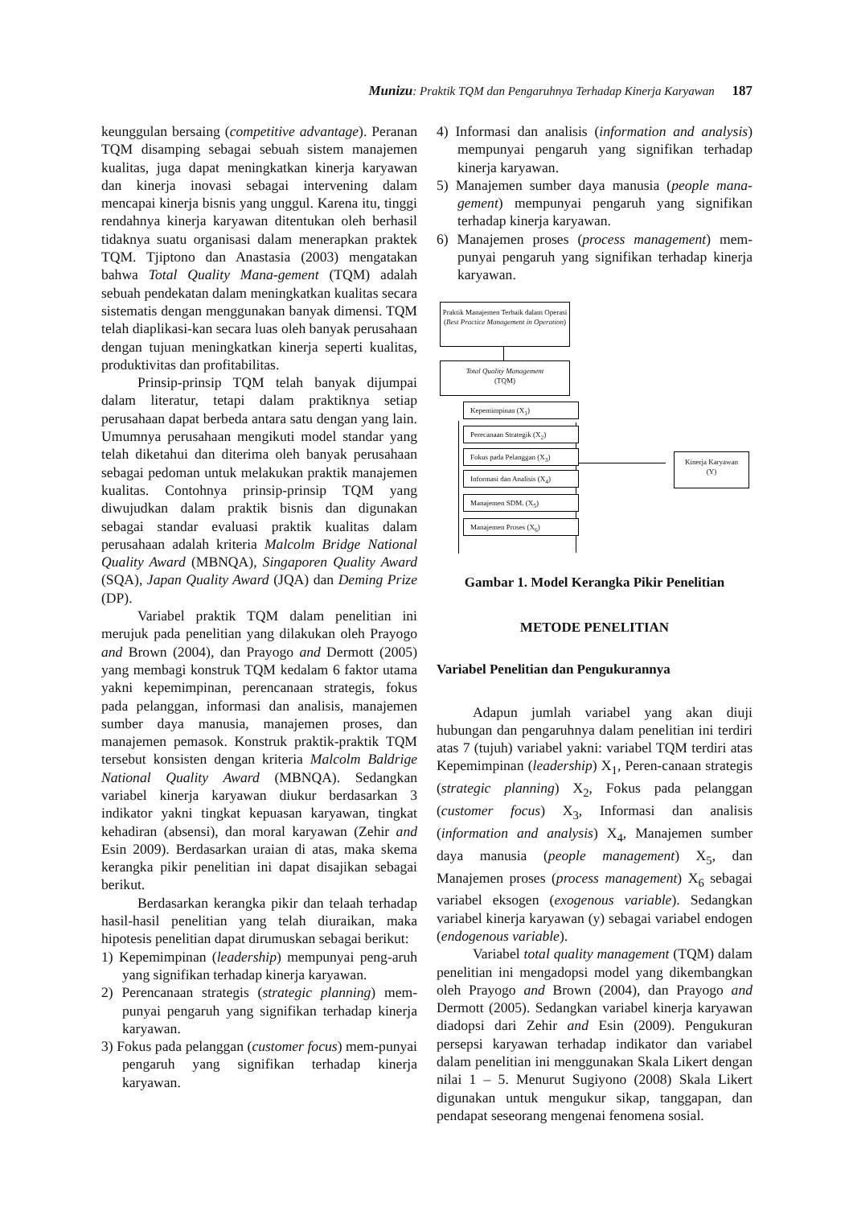Munizu: Praktik TQM dan Pengaruhnya Terhadap Kinerja Karyawan 187
keunggulan bersaing (competitive advantage). Peranan TQM disamping sebagai sebuah sistem manajemen kualitas, juga dapat meningkatkan kinerja karyawan dan kinerja inovasi sebagai intervening dalam mencapai kinerja bisnis yang unggul. Karena itu, tinggi rendahnya kinerja karyawan ditentukan oleh berhasil tidaknya suatu organisasi dalam menerapkan praktek TQM. Tjiptono dan Anastasia (2003) mengatakan bahwa Total Quality Mana-gement (TQM) adalah sebuah pendekatan dalam meningkatkan kualitas secara sistematis dengan menggunakan banyak dimensi. TQM telah diaplikasi-kan secara luas oleh banyak perusahaan dengan tujuan meningkatkan kinerja seperti kualitas, produktivitas dan profitabilitas.
Prinsip-prinsip TQM telah banyak dijumpai dalam literatur, tetapi dalam praktiknya setiap perusahaan dapat berbeda antara satu dengan yang lain. Umumnya perusahaan mengikuti model standar yang telah diketahui dan diterima oleh banyak perusahaan sebagai pedoman untuk melakukan praktik manajemen kualitas. Contohnya prinsip-prinsip TQM yang diwujudkan dalam praktik bisnis dan digunakan sebagai standar evaluasi praktik kualitas dalam perusahaan adalah kriteria Malcolm Bridge National Quality Award (MBNQA), Singaporen Quality Award (SQA), Japan Quality Award (JQA) dan Deming Prize (DP).
Variabel praktik TQM dalam penelitian ini merujuk pada penelitian yang dilakukan oleh Prayogo and Brown (2004), dan Prayogo and Dermott (2005) yang membagi konstruk TQM kedalam 6 faktor utama yakni kepemimpinan, perencanaan strategis, fokus pada pelanggan, informasi dan analisis, manajemen sumber daya manusia, manajemen proses, dan manajemen pemasok. Konstruk praktik-praktik TQM tersebut konsisten dengan kriteria Malcolm Baldrige National Quality Award (MBNQA). Sedangkan variabel kinerja karyawan diukur berdasarkan 3 indikator yakni tingkat kepuasan karyawan, tingkat kehadiran (absensi), dan moral karyawan (Zehir and Esin 2009). Berdasarkan uraian di atas, maka skema kerangka pikir penelitian ini dapat disajikan sebagai berikut.
Berdasarkan kerangka pikir dan telaah terhadap hasil-hasil penelitian yang telah diuraikan, maka hipotesis penelitian dapat dirumuskan sebagai berikut:
1) Kepemimpinan (leadership) mempunyai peng-aruh yang signifikan terhadap kinerja karyawan.
2) Perencanaan strategis (strategic planning) mem-punyai pengaruh yang signifikan terhadap kinerja karyawan.
3) Fokus pada pelanggan (customer focus) mem-punyai pengaruh yang signifikan terhadap kinerja karyawan.
4) Informasi dan analisis (information and analysis) mempunyai pengaruh yang signifikan terhadap kinerja karyawan.
5) Manajemen sumber daya manusia (people mana-gement) mempunyai pengaruh yang signifikan terhadap kinerja karyawan.
6) Manajemen proses (process management) mem-punyai pengaruh yang signifikan terhadap kinerja karyawan.
Praktik Manajemen Terbaik dalam Operasi (Best Practice Management in Operation)
Total Quality Management
(TQM)
Kepemimpinan (X<sub>1</sub>)
Perecanaan Strategik (X<sub>2</sub>)
Fokus pada Pelanggan (X<sub>3</sub>)
Informasi dan Analisis (X<sub>4</sub>)
Manajemen SDM. (X<sub>5</sub>)
Manajemen Proses (X<sub>6</sub>)
Kinerja Karyawan
(Y)
Gambar 1. Model Kerangka Pikir Penelitian
METODE PENELITIAN
Variabel Penelitian dan Pengukurannya
Adapun jumlah variabel yang akan diuji hubungan dan pengaruhnya dalam penelitian ini terdiri atas 7 (tujuh) variabel yakni: variabel TQM terdiri atas Kepemimpinan (leadership) X<sub>1</sub>, Peren-canaan strategis (strategic planning) X<sub>2</sub>, Fokus pada pelanggan (customer focus) X<sub>3</sub>, Informasi dan analisis (information and analysis) X<sub>4</sub>, Manajemen sumber daya manusia (people management) X<sub>5</sub>, dan Manajemen proses (process management) X<sub>6</sub> sebagai variabel eksogen (exogenous variable). Sedangkan variabel kinerja karyawan (y) sebagai variabel endogen (endogenous variable).
Variabel total quality management (TQM) dalam penelitian ini mengadopsi model yang dikembangkan oleh Prayogo and Brown (2004), dan Prayogo and Dermott (2005). Sedangkan variabel kinerja karyawan diadopsi dari Zehir and Esin (2009). Pengukuran persepsi karyawan terhadap indikator dan variabel dalam penelitian ini menggunakan Skala Likert dengan nilai 1 – 5. Menurut Sugiyono (2008) Skala Likert digunakan untuk mengukur sikap, tanggapan, dan pendapat seseorang mengenai fenomena sosial.